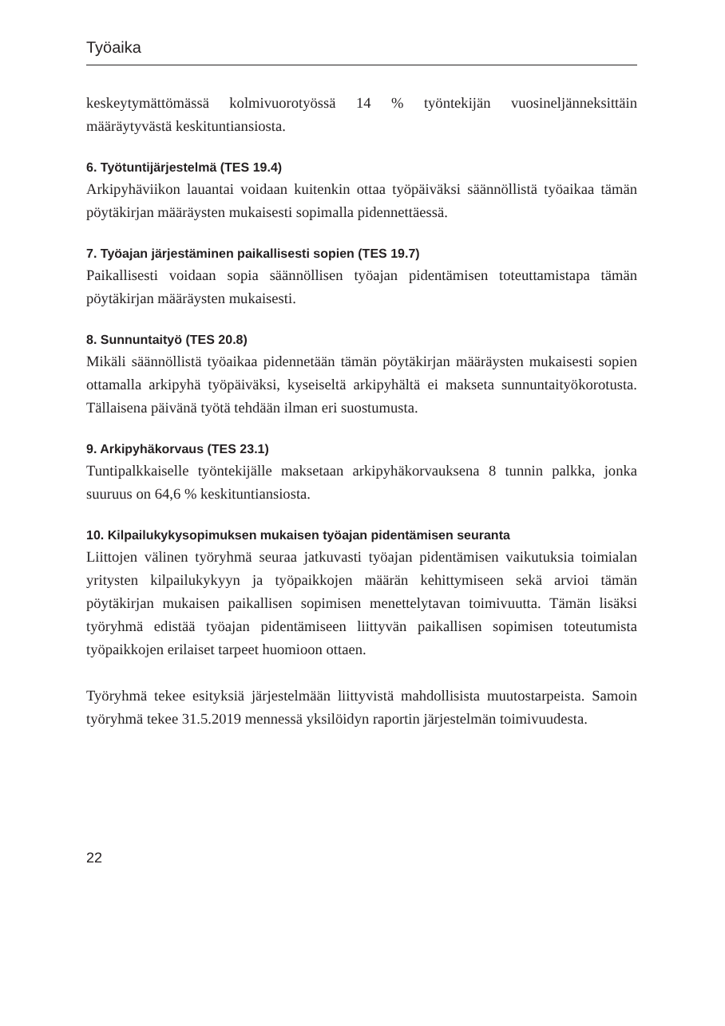Työaika
keskeytymättömässä kolmivuorotyössä 14 % työntekijän vuosineljänneksittäin määräytyvästä keskituntiansiosta.
6. Työtuntijärjestelmä (TES 19.4)
Arkipyhäviikon lauantai voidaan kuitenkin ottaa työpäiväksi säännöllistä työaikaa tämän pöytäkirjan määräysten mukaisesti sopimalla pidennettäessä.
7. Työajan järjestäminen paikallisesti sopien (TES 19.7)
Paikallisesti voidaan sopia säännöllisen työajan pidentämisen toteuttamistapa tämän pöytäkirjan määräysten mukaisesti.
8. Sunnuntaityö (TES 20.8)
Mikäli säännöllistä työaikaa pidennetään tämän pöytäkirjan määräysten mukaisesti sopien ottamalla arkipyhä työpäiväksi, kyseiseltä arkipyhältä ei makseta sunnuntaityökorotusta. Tällaisena päivänä työtä tehdään ilman eri suostumusta.
9. Arkipyhäkorvaus (TES 23.1)
Tuntipalkkaiselle työntekijälle maksetaan arkipyhäkorvauksena 8 tunnin palkka, jonka suuruus on 64,6 % keskituntiansiosta.
10. Kilpailukykysopimuksen mukaisen työajan pidentämisen seuranta
Liittojen välinen työryhmä seuraa jatkuvasti työajan pidentämisen vaikutuksia toimialan yritysten kilpailukykyyn ja työpaikkojen määrän kehittymiseen sekä arvioi tämän pöytäkirjan mukaisen paikallisen sopimisen menettelytavan toimivuutta. Tämän lisäksi työryhmä edistää työajan pidentämiseen liittyvän paikallisen sopimisen toteutumista työpaikkojen erilaiset tarpeet huomioon ottaen.
Työryhmä tekee esityksiä järjestelmään liittyvistä mahdollisista muutostarpeista. Samoin työryhmä tekee 31.5.2019 mennessä yksilöidyn raportin järjestelmän toimivuudesta.
22